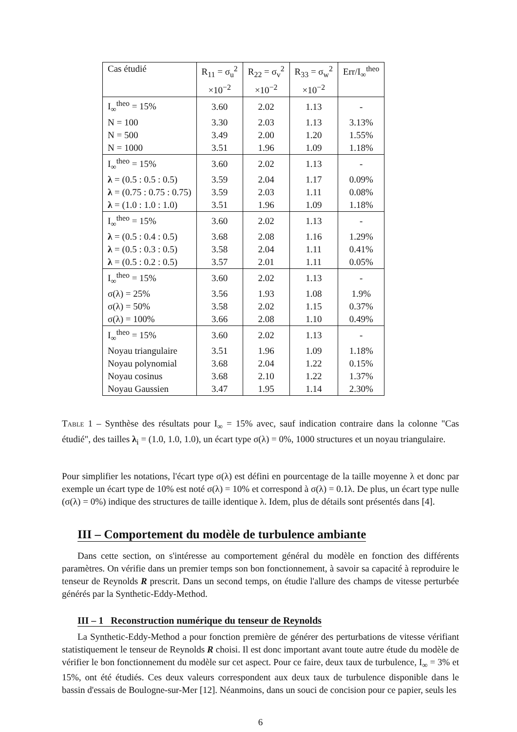| Cas étudié | R<sub>11</sub> = σ<sub>u</sub><sup>2</sup> ×10<sup>−2</sup> | R<sub>22</sub> = σ<sub>v</sub><sup>2</sup> ×10<sup>−2</sup> | R<sub>33</sub> = σ<sub>w</sub><sup>2</sup> ×10<sup>−2</sup> | Err/I<sub>∞</sub><sup>theo</sup> |
| --- | --- | --- | --- | --- |
| I<sub>∞</sub><sup>theo</sup> = 15% | 3.60 | 2.02 | 1.13 | - |
| N = 100 | 3.30 | 2.03 | 1.13 | 3.13% |
| N = 500 | 3.49 | 2.00 | 1.20 | 1.55% |
| N = 1000 | 3.51 | 1.96 | 1.09 | 1.18% |
| I<sub>∞</sub><sup>theo</sup> = 15% | 3.60 | 2.02 | 1.13 | - |
| λ = (0.5 : 0.5 : 0.5) | 3.59 | 2.04 | 1.17 | 0.09% |
| λ = (0.75 : 0.75 : 0.75) | 3.59 | 2.03 | 1.11 | 0.08% |
| λ = (1.0 : 1.0 : 1.0) | 3.51 | 1.96 | 1.09 | 1.18% |
| I<sub>∞</sub><sup>theo</sup> = 15% | 3.60 | 2.02 | 1.13 | - |
| λ = (0.5 : 0.4 : 0.5) | 3.68 | 2.08 | 1.16 | 1.29% |
| λ = (0.5 : 0.3 : 0.5) | 3.58 | 2.04 | 1.11 | 0.41% |
| λ = (0.5 : 0.2 : 0.5) | 3.57 | 2.01 | 1.11 | 0.05% |
| I<sub>∞</sub><sup>theo</sup> = 15% | 3.60 | 2.02 | 1.13 | - |
| σ(λ) = 25% | 3.56 | 1.93 | 1.08 | 1.9% |
| σ(λ) = 50% | 3.58 | 2.02 | 1.15 | 0.37% |
| σ(λ) = 100% | 3.66 | 2.08 | 1.10 | 0.49% |
| I<sub>∞</sub><sup>theo</sup> = 15% | 3.60 | 2.02 | 1.13 | - |
| Noyau triangulaire | 3.51 | 1.96 | 1.09 | 1.18% |
| Noyau polynomial | 3.68 | 2.04 | 1.22 | 0.15% |
| Noyau cosinus | 3.68 | 2.10 | 1.22 | 1.37% |
| Noyau Gaussien | 3.47 | 1.95 | 1.14 | 2.30% |
Table 1 – Synthèse des résultats pour I<sub>∞</sub> = 15% avec, sauf indication contraire dans la colonne "Cas étudié", des tailles λ<sub>i</sub> = (1.0, 1.0, 1.0), un écart type σ(λ) = 0%, 1000 structures et un noyau triangulaire.
Pour simplifier les notations, l'écart type σ(λ) est défini en pourcentage de la taille moyenne λ et donc par exemple un écart type de 10% est noté σ(λ) = 10% et correspond à σ(λ) = 0.1λ. De plus, un écart type nulle (σ(λ) = 0%) indique des structures de taille identique λ. Idem, plus de détails sont présentés dans [4].
III – Comportement du modèle de turbulence ambiante
Dans cette section, on s'intéresse au comportement général du modèle en fonction des différents paramètres. On vérifie dans un premier temps son bon fonctionnement, à savoir sa capacité à reproduire le tenseur de Reynolds R prescrit. Dans un second temps, on étudie l'allure des champs de vitesse perturbée générés par la Synthetic-Eddy-Method.
III – 1 Reconstruction numérique du tenseur de Reynolds
La Synthetic-Eddy-Method a pour fonction première de générer des perturbations de vitesse vérifiant statistiquement le tenseur de Reynolds R choisi. Il est donc important avant toute autre étude du modèle de vérifier le bon fonctionnement du modèle sur cet aspect. Pour ce faire, deux taux de turbulence, I<sub>∞</sub> = 3% et 15%, ont été étudiés. Ces deux valeurs correspondent aux deux taux de turbulence disponible dans le bassin d'essais de Boulogne-sur-Mer [12]. Néanmoins, dans un souci de concision pour ce papier, seuls les
6